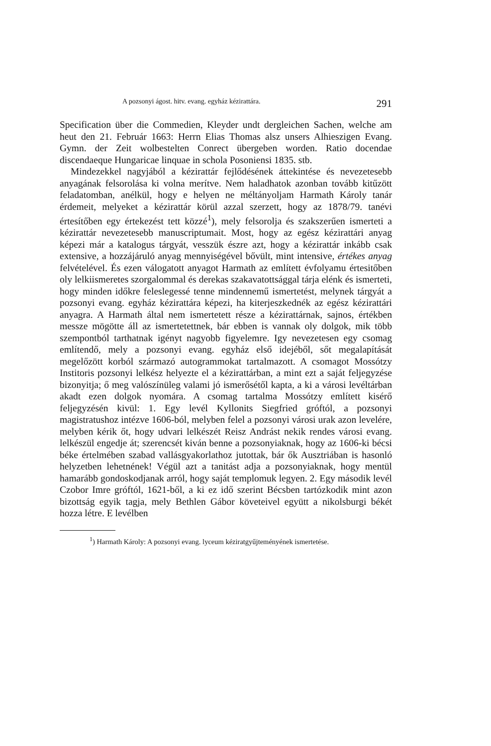A pozsonyi ágost. hitv. evang. egyház kézirattára. 291
Specification über die Commedien, Kleyder undt dergleichen Sachen, welche am heut den 21. Február 1663: Herrn Elias Thomas alsz unsers Alhieszigen Evang. Gymn. der Zeit wolbestelten Conrect übergeben worden. Ratio docendae discendaeque Hungaricae linquae in schola Posoniensi 1835. stb.
Mindezekkel nagyjából a kézirattár fejlődésének áttekintése és nevezetesebb anyagának felsorolása ki volna merítve. Nem haladhatok azonban tovább kitűzött feladatomban, anélkül, hogy e helyen ne méltányoljam Harmath Károly tanár érdemeit, melyeket a kézirattár körül azzal szerzett, hogy az 1878/79. tanévi értesítőben egy értekezést tett közzé<sup>1</sup>), mely felsorolja és szakszerűen ismerteti a kézirattár nevezetesebb manuscriptumait. Most, hogy az egész kézirattári anyag képezi már a katalogus tárgyát, vesszük észre azt, hogy a kézirattár inkább csak extensive, a hozzájáruló anyag mennyiségével bővült, mint intensive, értékes anyag felvételével. És ezen válogatott anyagot Harmath az említett évfolyamu értesitőben oly lelkiismeretes szorgalommal és derekas szakavatottsággal tárja elénk és ismerteti, hogy minden időkre feleslegessé tenne mindennemű ismertetést, melynek tárgyát a pozsonyi evang. egyház kézirattára képezi, ha kiterjeszkednék az egész kézirattári anyagra. A Harmath által nem ismertetett része a kézirattárnak, sajnos, értékben messze mögötte áll az ismertetettnek, bár ebben is vannak oly dolgok, mik több szempontból tarthatnak igényt nagyobb figyelemre. Igy nevezetesen egy csomag említendő, mely a pozsonyi evang. egyház első idejéből, sőt megalapítását megelőzött korból származó autogrammokat tartalmazott. A csomagot Mossótzy Institoris pozsonyi lelkész helyezte el a kézirattárban, a mint ezt a saját feljegyzése bizonyitja; ő meg valószínüleg valami jó ismerősétől kapta, a ki a városi levéltárban akadt ezen dolgok nyomára. A csomag tartalma Mossótzy említett kisérő feljegyzésén kivül: 1. Egy levél Kyllonits Siegfried gróftól, a pozsonyi magistratushoz intézve 1606-ból, melyben felel a pozsonyi városi urak azon levelére, melyben kérik őt, hogy udvari lelkészét Reisz Andrást nekik rendes városi evang. lelkészül engedje át; szerencsét kiván benne a pozsonyiaknak, hogy az 1606-ki bécsi béke értelmében szabad vallásgyakorlathoz jutottak, bár ők Ausztriában is hasonló helyzetben lehetnének! Végül azt a tanitást adja a pozsonyiaknak, hogy mentül hamarább gondoskodjanak arról, hogy saját templomuk legyen. 2. Egy második levél Czobor Imre gróftól, 1621-ből, a ki ez idő szerint Bécsben tartózkodik mint azon bizottság egyik tagja, mely Bethlen Gábor követeivel együtt a nikolsburgi békét hozza létre. E levélben
<sup>1</sup>) Harmath Károly: A pozsonyi evang. lyceum kéziratgyűjteményének ismertetése.